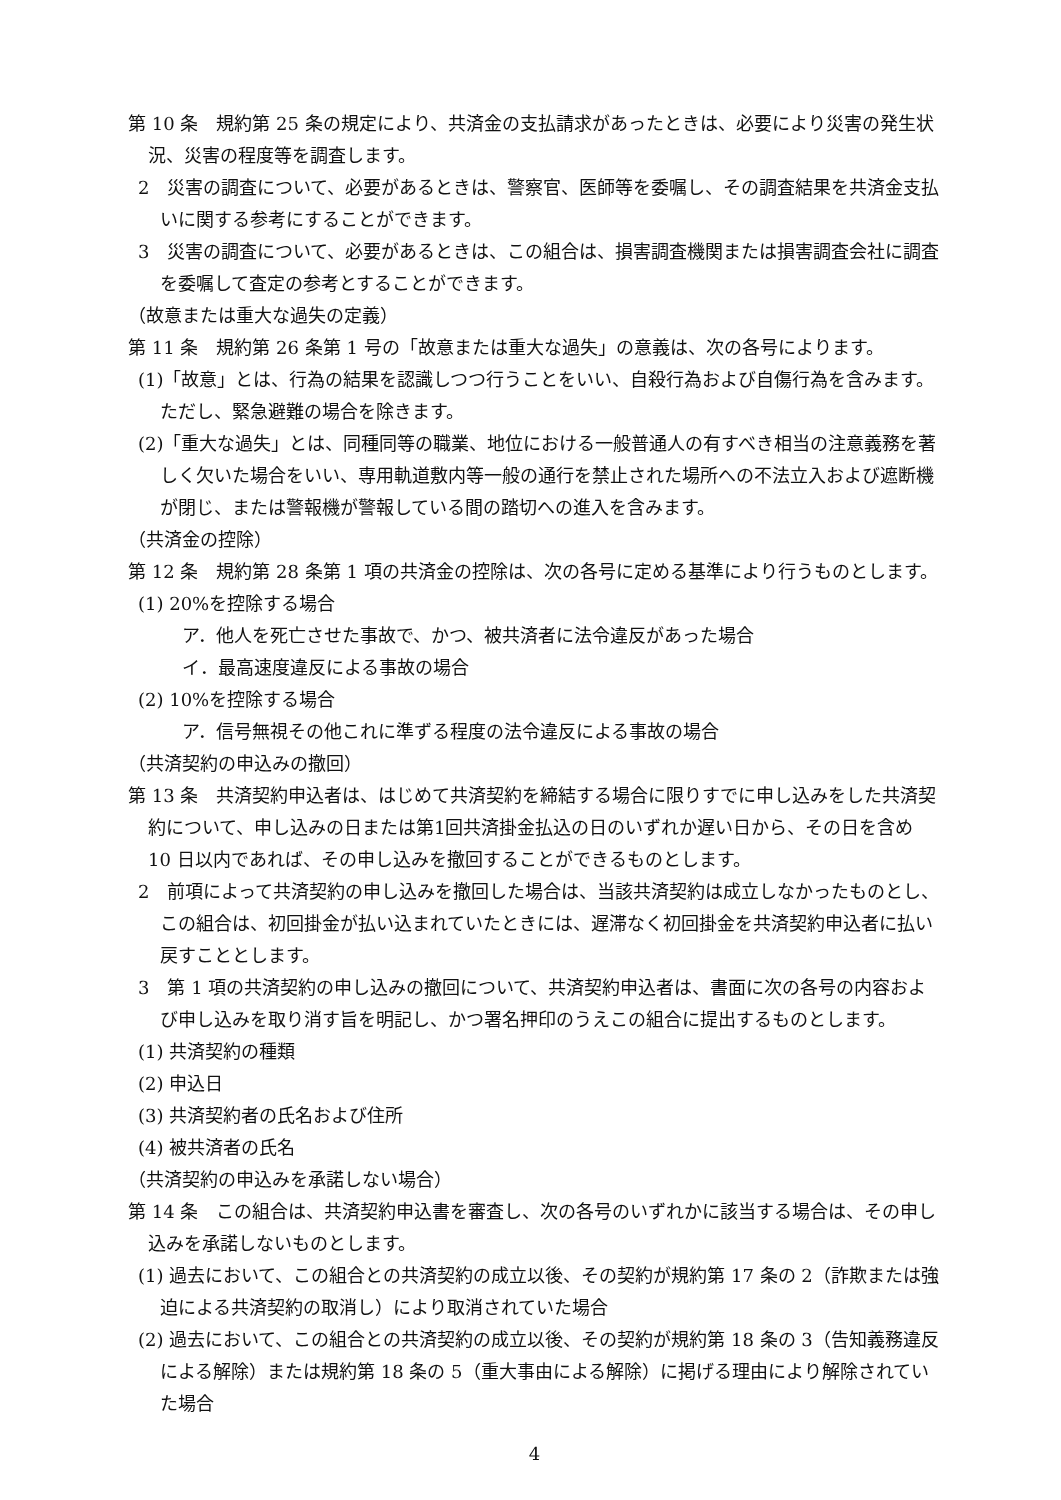第 10 条　規約第 25 条の規定により、共済金の支払請求があったときは、必要により災害の発生状況、災害の程度等を調査します。
2　災害の調査について、必要があるときは、警察官、医師等を委嘱し、その調査結果を共済金支払いに関する参考にすることができます。
3　災害の調査について、必要があるときは、この組合は、損害調査機関または損害調査会社に調査を委嘱して査定の参考とすることができます。
（故意または重大な過失の定義）
第 11 条　規約第 26 条第 1 号の「故意または重大な過失」の意義は、次の各号によります。
(1)「故意」とは、行為の結果を認識しつつ行うことをいい、自殺行為および自傷行為を含みます。ただし、緊急避難の場合を除きます。
(2)「重大な過失」とは、同種同等の職業、地位における一般普通人の有すべき相当の注意義務を著しく欠いた場合をいい、専用軌道敷内等一般の通行を禁止された場所への不法立入および遮断機が閉じ、または警報機が警報している間の踏切への進入を含みます。
（共済金の控除）
第 12 条　規約第 28 条第 1 項の共済金の控除は、次の各号に定める基準により行うものとします。
(1) 20%を控除する場合
ア．他人を死亡させた事故で、かつ、被共済者に法令違反があった場合
イ．最高速度違反による事故の場合
(2) 10%を控除する場合
ア．信号無視その他これに準ずる程度の法令違反による事故の場合
（共済契約の申込みの撤回）
第 13 条　共済契約申込者は、はじめて共済契約を締結する場合に限りすでに申し込みをした共済契約について、申し込みの日または第1回共済掛金払込の日のいずれか遅い日から、その日を含め 10 日以内であれば、その申し込みを撤回することができるものとします。
2　前項によって共済契約の申し込みを撤回した場合は、当該共済契約は成立しなかったものとし、この組合は、初回掛金が払い込まれていたときには、遅滞なく初回掛金を共済契約申込者に払い戻すこととします。
3　第 1 項の共済契約の申し込みの撤回について、共済契約申込者は、書面に次の各号の内容および申し込みを取り消す旨を明記し、かつ署名押印のうえこの組合に提出するものとします。
(1) 共済契約の種類
(2) 申込日
(3) 共済契約者の氏名および住所
(4) 被共済者の氏名
（共済契約の申込みを承諾しない場合）
第 14 条　この組合は、共済契約申込書を審査し、次の各号のいずれかに該当する場合は、その申し込みを承諾しないものとします。
(1) 過去において、この組合との共済契約の成立以後、その契約が規約第 17 条の 2（詐欺または強迫による共済契約の取消し）により取消されていた場合
(2) 過去において、この組合との共済契約の成立以後、その契約が規約第 18 条の 3（告知義務違反による解除）または規約第 18 条の 5（重大事由による解除）に掲げる理由により解除されていた場合
4